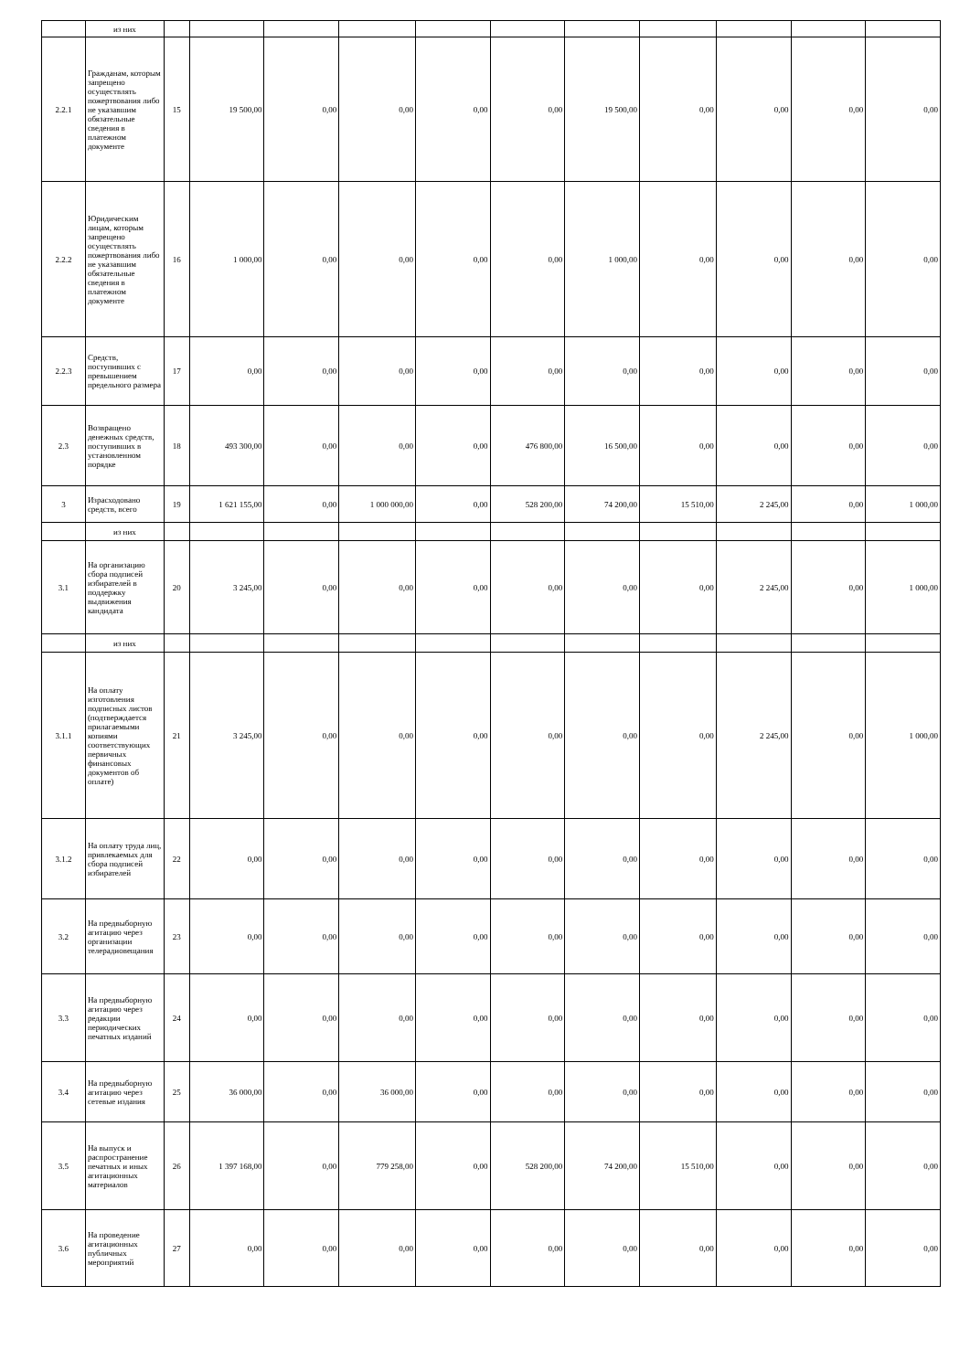| | из них | | | | | | | | | | | |
| 2.2.1 | Гражданам, которым запрещено осуществлять пожертвования либо не указавшим обязательные сведения в платежном документе | 15 | 19 500,00 | 0,00 | 0,00 | 0,00 | 0,00 | 19 500,00 | 0,00 | 0,00 | 0,00 | 0,00 |
| 2.2.2 | Юридическим лицам, которым запрещено осуществлять пожертвования либо не указавшим обязательные сведения в платежном документе | 16 | 1 000,00 | 0,00 | 0,00 | 0,00 | 0,00 | 1 000,00 | 0,00 | 0,00 | 0,00 | 0,00 |
| 2.2.3 | Средств, поступивших с превышением предельного размера | 17 | 0,00 | 0,00 | 0,00 | 0,00 | 0,00 | 0,00 | 0,00 | 0,00 | 0,00 | 0,00 |
| 2.3 | Возвращено денежных средств, поступивших в установленном порядке | 18 | 493 300,00 | 0,00 | 0,00 | 0,00 | 476 800,00 | 16 500,00 | 0,00 | 0,00 | 0,00 | 0,00 |
| 3 | Израсходовано средств, всего | 19 | 1 621 155,00 | 0,00 | 1 000 000,00 | 0,00 | 528 200,00 | 74 200,00 | 15 510,00 | 2 245,00 | 0,00 | 1 000,00 |
| | из них | | | | | | | | | | | |
| 3.1 | На организацию сбора подписей избирателей в поддержку выдвижения кандидата | 20 | 3 245,00 | 0,00 | 0,00 | 0,00 | 0,00 | 0,00 | 0,00 | 2 245,00 | 0,00 | 1 000,00 |
| | из них | | | | | | | | | | | |
| 3.1.1 | На оплату изготовления подписных листов (подтверждается прилагаемыми копиями соответствующих первичных финансовых документов об оплате) | 21 | 3 245,00 | 0,00 | 0,00 | 0,00 | 0,00 | 0,00 | 0,00 | 2 245,00 | 0,00 | 1 000,00 |
| 3.1.2 | На оплату труда лиц, привлекаемых для сбора подписей избирателей | 22 | 0,00 | 0,00 | 0,00 | 0,00 | 0,00 | 0,00 | 0,00 | 0,00 | 0,00 | 0,00 |
| 3.2 | На предвыборную агитацию через организации телерадиовещания | 23 | 0,00 | 0,00 | 0,00 | 0,00 | 0,00 | 0,00 | 0,00 | 0,00 | 0,00 | 0,00 |
| 3.3 | На предвыборную агитацию через редакции периодических печатных изданий | 24 | 0,00 | 0,00 | 0,00 | 0,00 | 0,00 | 0,00 | 0,00 | 0,00 | 0,00 | 0,00 |
| 3.4 | На предвыборную агитацию через сетевые издания | 25 | 36 000,00 | 0,00 | 36 000,00 | 0,00 | 0,00 | 0,00 | 0,00 | 0,00 | 0,00 | 0,00 |
| 3.5 | На выпуск и распространение печатных и иных агитационных материалов | 26 | 1 397 168,00 | 0,00 | 779 258,00 | 0,00 | 528 200,00 | 74 200,00 | 15 510,00 | 0,00 | 0,00 | 0,00 |
| 3.6 | На проведение агитационных публичных мероприятий | 27 | 0,00 | 0,00 | 0,00 | 0,00 | 0,00 | 0,00 | 0,00 | 0,00 | 0,00 | 0,00 |